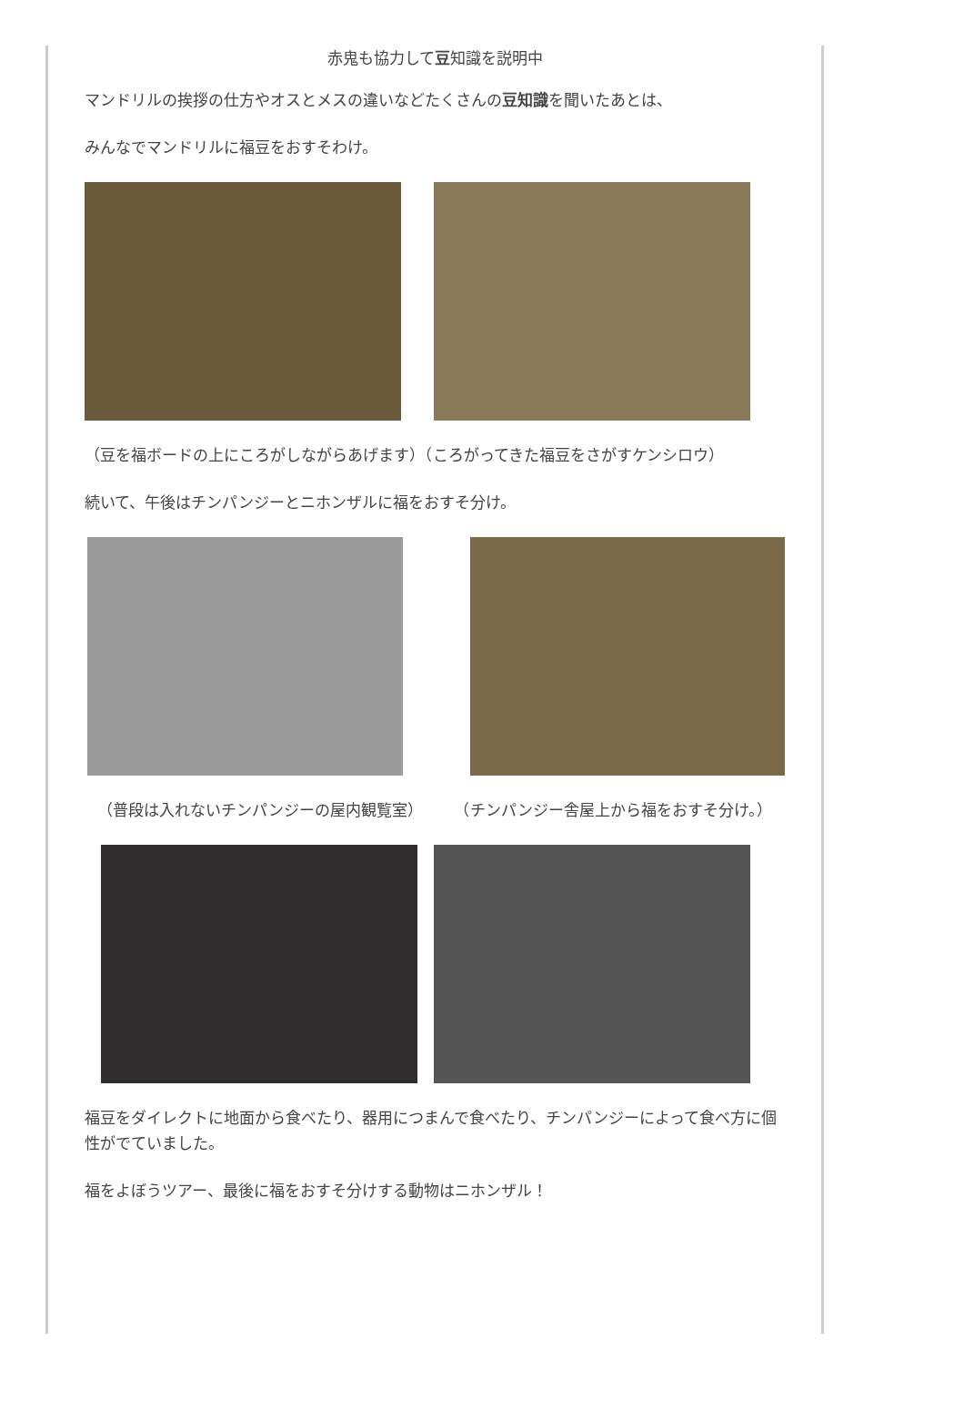赤鬼も協力して豆知識を説明中
マンドリルの挨拶の仕方やオスとメスの違いなどたくさんの豆知識を聞いたあとは、
みんなでマンドリルに福豆をおすそわけ。
（豆を福ボードの上にころがしながらあげます）（ころがってきた福豆をさがすケンシロウ）
続いて、午後はチンパンジーとニホンザルに福をおすそ分け。
（普段は入れないチンパンジーの屋内観覧室）　　　（チンパンジー舎屋上から福をおすそ分け。）
福豆をダイレクトに地面から食べたり、器用につまんで食べたり、チンパンジーによって食べ方に個性がでていました。
福をよぼうツアー、最後に福をおすそ分けする動物はニホンザル！